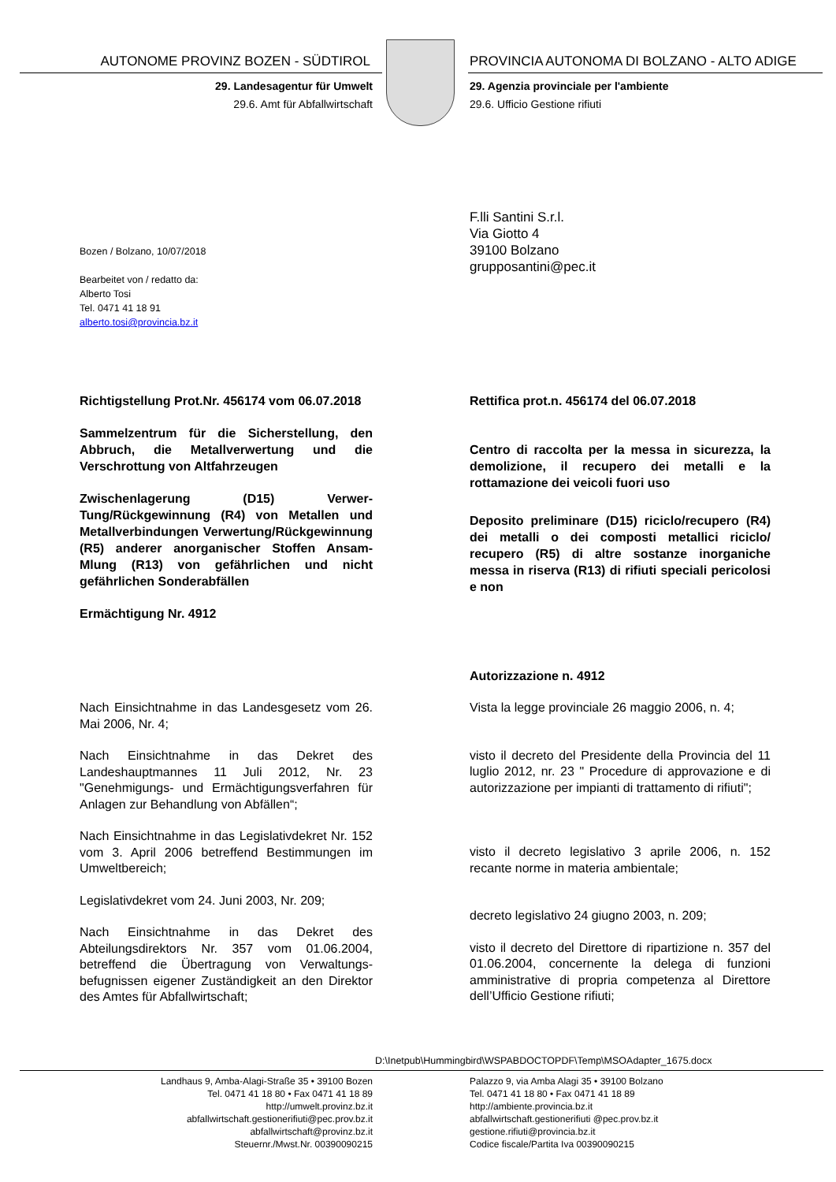AUTONOME PROVINZ BOZEN - SÜDTIROL
PROVINCIA AUTONOMA DI BOLZANO - ALTO ADIGE
29. Landesagentur für Umwelt
29.6. Amt für Abfallwirtschaft
29. Agenzia provinciale per l'ambiente
29.6. Ufficio Gestione rifiuti
Bozen / Bolzano, 10/07/2018
Bearbeitet von / redatto da:
Alberto Tosi
Tel. 0471 41 18 91
alberto.tosi@provincia.bz.it
F.lli Santini S.r.l.
Via Giotto 4
39100 Bolzano
grupposantini@pec.it
Richtigstellung Prot.Nr. 456174 vom 06.07.2018
Sammelzentrum für die Sicherstellung, den Abbruch, die Metallverwertung und die Verschrottung von Altfahrzeugen
Zwischenlagerung (D15) Verwer-Tung/Rückgewinnung (R4) von Metallen und Metallverbindungen Verwertung/Rückgewinnung (R5) anderer anorganischer Stoffen Ansam-Mlung (R13) von gefährlichen und nicht gefährlichen Sonderabfällen
Ermächtigung Nr. 4912
Rettifica prot.n. 456174 del 06.07.2018
Centro di raccolta per la messa in sicurezza, la demolizione, il recupero dei metalli e la rottamazione dei veicoli fuori uso
Deposito preliminare (D15) riciclo/recupero (R4) dei metalli o dei composti metallici riciclo/ recupero (R5) di altre sostanze inorganiche messa in riserva (R13) di rifiuti speciali pericolosi e non
Autorizzazione n. 4912
Nach Einsichtnahme in das Landesgesetz vom 26. Mai 2006, Nr. 4;
Nach Einsichtnahme in das Dekret des Landeshauptmannes 11 Juli 2012, Nr. 23 "Genehmigungs- und Ermächtigungsverfahren für Anlagen zur Behandlung von Abfällen“;
Nach Einsichtnahme in das Legislativdekret Nr. 152 vom 3. April 2006 betreffend Bestimmungen im Umweltbereich;
Legislativdekret vom 24. Juni 2003, Nr. 209;
Nach Einsichtnahme in das Dekret des Abteilungsdirektors Nr. 357 vom 01.06.2004, betreffend die Übertragung von Verwaltungs-befugnissen eigener Zuständigkeit an den Direktor des Amtes für Abfallwirtschaft;
Vista la legge provinciale 26 maggio 2006, n. 4;
visto il decreto del Presidente della Provincia del 11 luglio 2012, nr. 23 " Procedure di approvazione e di autorizzazione per impianti di trattamento di rifiuti";
visto il decreto legislativo 3 aprile 2006, n. 152 recante norme in materia ambientale;
decreto legislativo 24 giugno 2003, n. 209;
visto il decreto del Direttore di ripartizione n. 357 del 01.06.2004, concernente la delega di funzioni amministrative di propria competenza al Direttore dell’Ufficio Gestione rifiuti;
D:\Inetpub\Hummingbird\WSPABDOCTOPDF\Temp\MSOAdapter_1675.docx
Landhaus 9, Amba-Alagi-Straße 35 • 39100 Bozen
Tel. 0471 41 18 80 • Fax 0471 41 18 89
http://umwelt.provinz.bz.it
abfallwirtschaft.gestionerifiuti@pec.prov.bz.it
abfallwirtschaft@provinz.bz.it
Steuernr./Mwst.Nr. 00390090215
Palazzo 9, via Amba Alagi 35 • 39100 Bolzano
Tel. 0471 41 18 80 • Fax 0471 41 18 89
http://ambiente.provincia.bz.it
abfallwirtschaft.gestionerifiuti @pec.prov.bz.it
gestione.rifiuti@provincia.bz.it
Codice fiscale/Partita Iva 00390090215